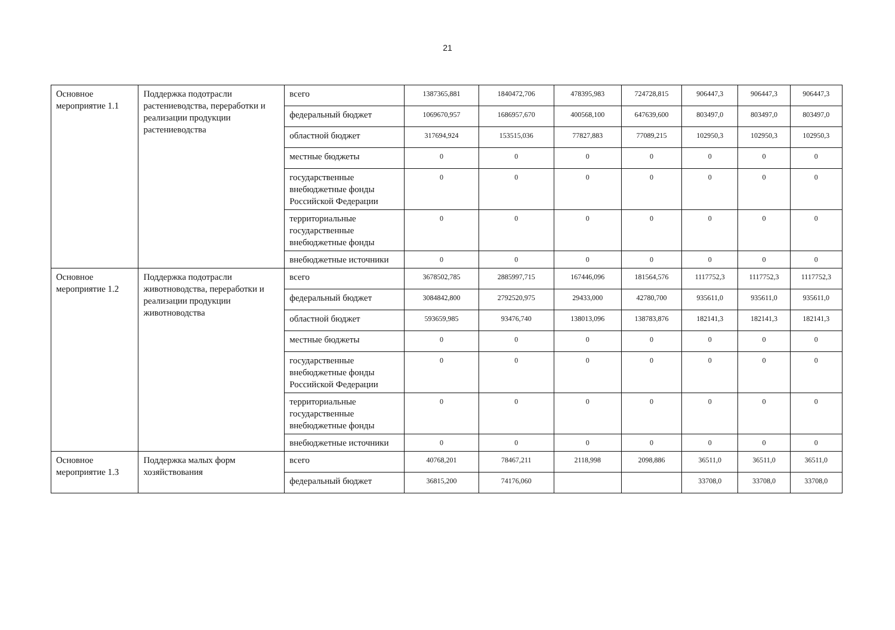21
| Основное мероприятие 1.1 | Поддержка подотрасли растениеводства, переработки и реализации продукции растениеводства | всего | 1387365,881 | 1840472,706 | 478395,983 | 724728,815 | 906447,3 | 906447,3 | 906447,3 |
| | | федеральный бюджет | 1069670,957 | 1686957,670 | 400568,100 | 647639,600 | 803497,0 | 803497,0 | 803497,0 |
| | | областной бюджет | 317694,924 | 153515,036 | 77827,883 | 77089,215 | 102950,3 | 102950,3 | 102950,3 |
| | | местные бюджеты | 0 | 0 | 0 | 0 | 0 | 0 | 0 |
| | | государственные внебюджетные фонды Российской Федерации | 0 | 0 | 0 | 0 | 0 | 0 | 0 |
| | | территориальные государственные внебюджетные фонды | 0 | 0 | 0 | 0 | 0 | 0 | 0 |
| | | внебюджетные источники | 0 | 0 | 0 | 0 | 0 | 0 | 0 |
| Основное мероприятие 1.2 | Поддержка подотрасли животноводства, переработки и реализации продукции животноводства | всего | 3678502,785 | 2885997,715 | 167446,096 | 181564,576 | 1117752,3 | 1117752,3 | 1117752,3 |
| | | федеральный бюджет | 3084842,800 | 2792520,975 | 29433,000 | 42780,700 | 935611,0 | 935611,0 | 935611,0 |
| | | областной бюджет | 593659,985 | 93476,740 | 138013,096 | 138783,876 | 182141,3 | 182141,3 | 182141,3 |
| | | местные бюджеты | 0 | 0 | 0 | 0 | 0 | 0 | 0 |
| | | государственные внебюджетные фонды Российской Федерации | 0 | 0 | 0 | 0 | 0 | 0 | 0 |
| | | территориальные государственные внебюджетные фонды | 0 | 0 | 0 | 0 | 0 | 0 | 0 |
| | | внебюджетные источники | 0 | 0 | 0 | 0 | 0 | 0 | 0 |
| Основное мероприятие 1.3 | Поддержка малых форм хозяйствования | всего | 40768,201 | 78467,211 | 2118,998 | 2098,886 | 36511,0 | 36511,0 | 36511,0 |
| | | федеральный бюджет | 36815,200 | 74176,060 | | | 33708,0 | 33708,0 | 33708,0 |